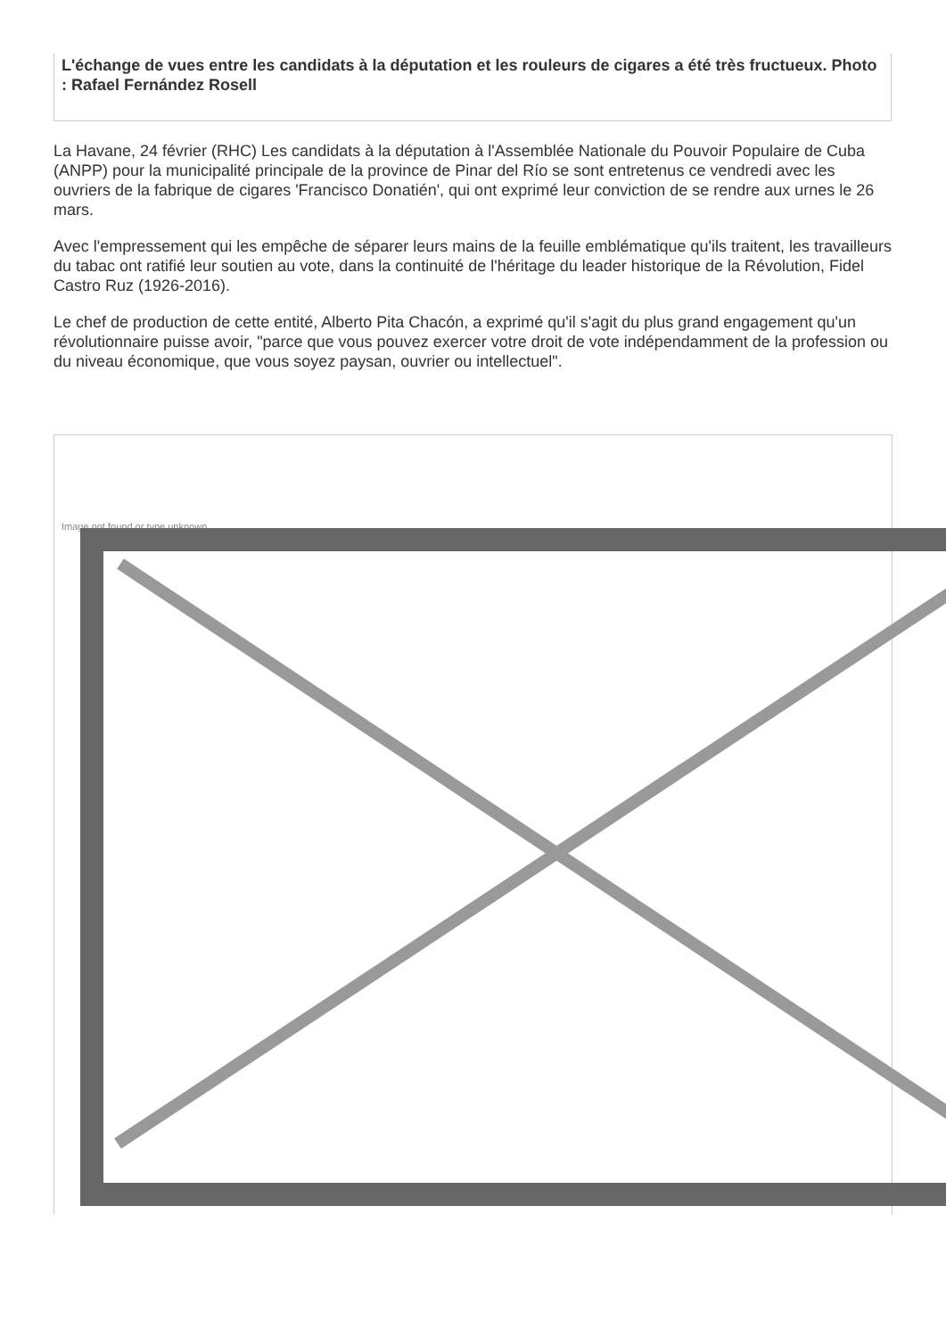L'échange de vues entre les candidats à la députation et les rouleurs de cigares a été très fructueux. Photo : Rafael Fernández Rosell
La Havane, 24 février (RHC) Les candidats à la députation à l'Assemblée Nationale du Pouvoir Populaire de Cuba (ANPP) pour la municipalité principale de la province de Pinar del Río se sont entretenus ce vendredi avec les ouvriers de la fabrique de cigares 'Francisco Donatién', qui ont exprimé leur conviction de se rendre aux urnes le 26 mars.
Avec l'empressement qui les empêche de séparer leurs mains de la feuille emblématique qu'ils traitent, les travailleurs du tabac ont ratifié leur soutien au vote, dans la continuité de l'héritage du leader historique de la Révolution, Fidel Castro Ruz (1926-2016).
Le chef de production de cette entité, Alberto Pita Chacón, a exprimé qu'il s'agit du plus grand engagement qu'un révolutionnaire puisse avoir, "parce que vous pouvez exercer votre droit de vote indépendamment de la profession ou du niveau économique, que vous soyez paysan, ouvrier ou intellectuel".
Image not found or type unknown